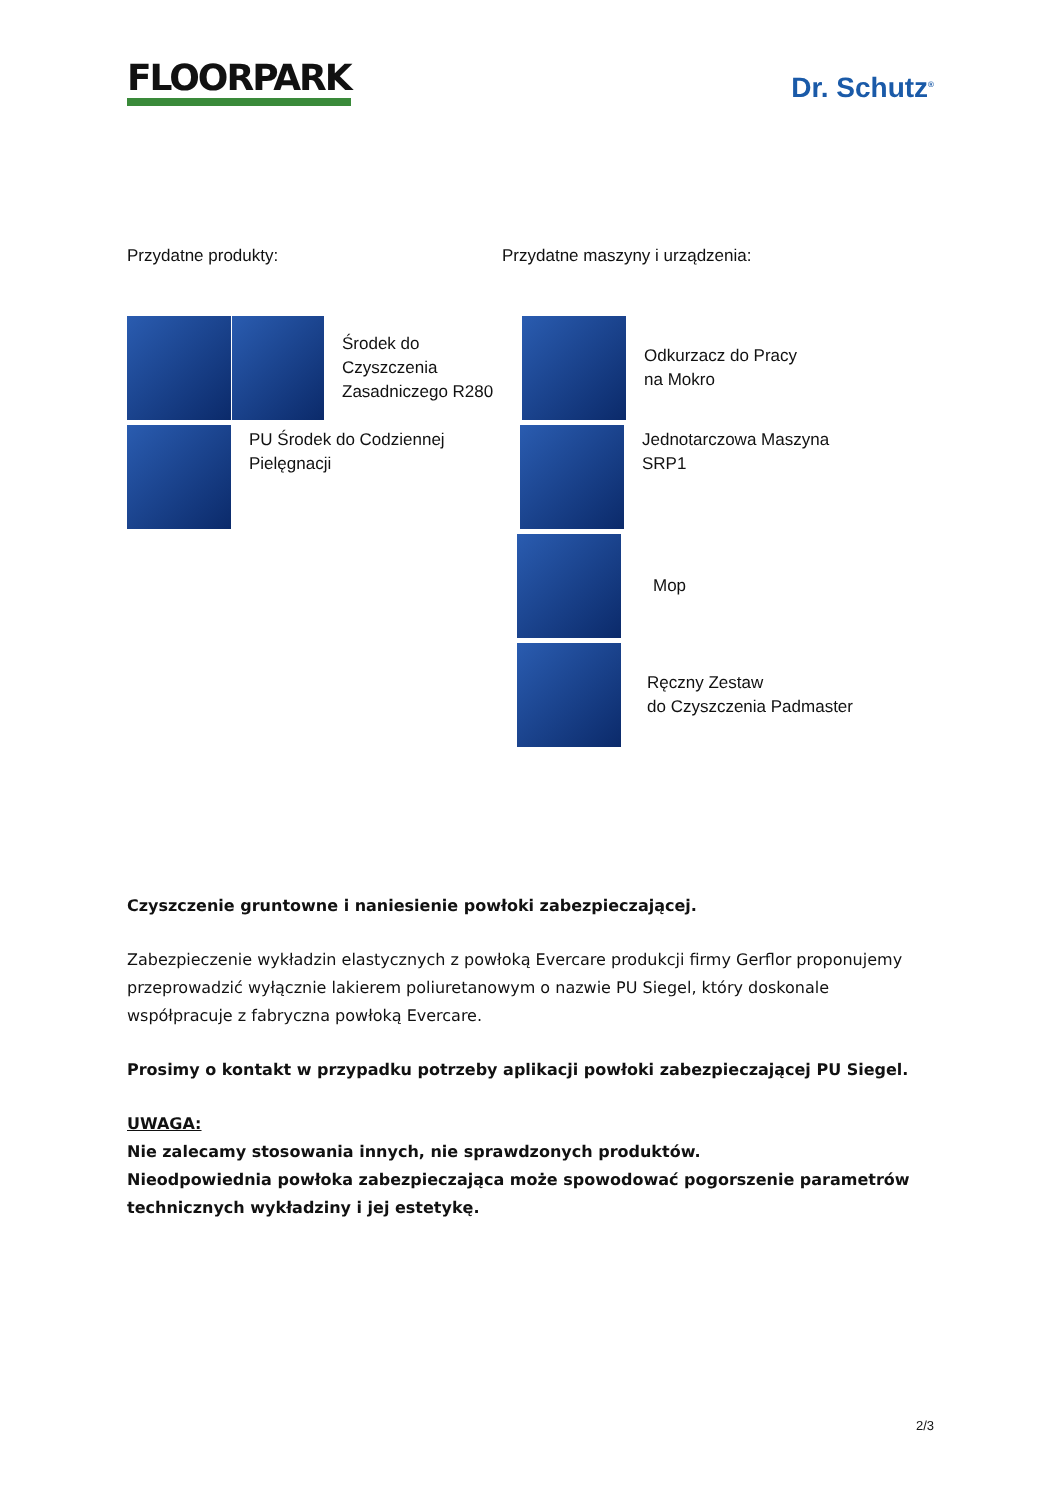FLOORPARK
Dr. Schutz<sup>®</sup>
Przydatne produkty:
Środek do
Czyszczenia
Zasadniczego R280
PU Środek do Codziennej
Pielęgnacji
Przydatne maszyny i urządzenia:
Odkurzacz do Pracy
na Mokro
Jednotarczowa Maszyna
SRP1
Mop
Ręczny Zestaw
do Czyszczenia Padmaster
Czyszczenie gruntowne i naniesienie powłoki zabezpieczającej.
Zabezpieczenie wykładzin elastycznych z powłoką Evercare produkcji firmy Gerflor proponujemy przeprowadzić wyłącznie lakierem poliuretanowym o nazwie PU Siegel, który doskonale współpracuje z fabryczna powłoką Evercare.
Prosimy o kontakt w przypadku potrzeby aplikacji powłoki zabezpieczającej PU Siegel.
UWAGA:
Nie zalecamy stosowania innych, nie sprawdzonych produktów.
Nieodpowiednia powłoka zabezpieczająca może spowodować pogorszenie parametrów technicznych wykładziny i jej estetykę.
2/3